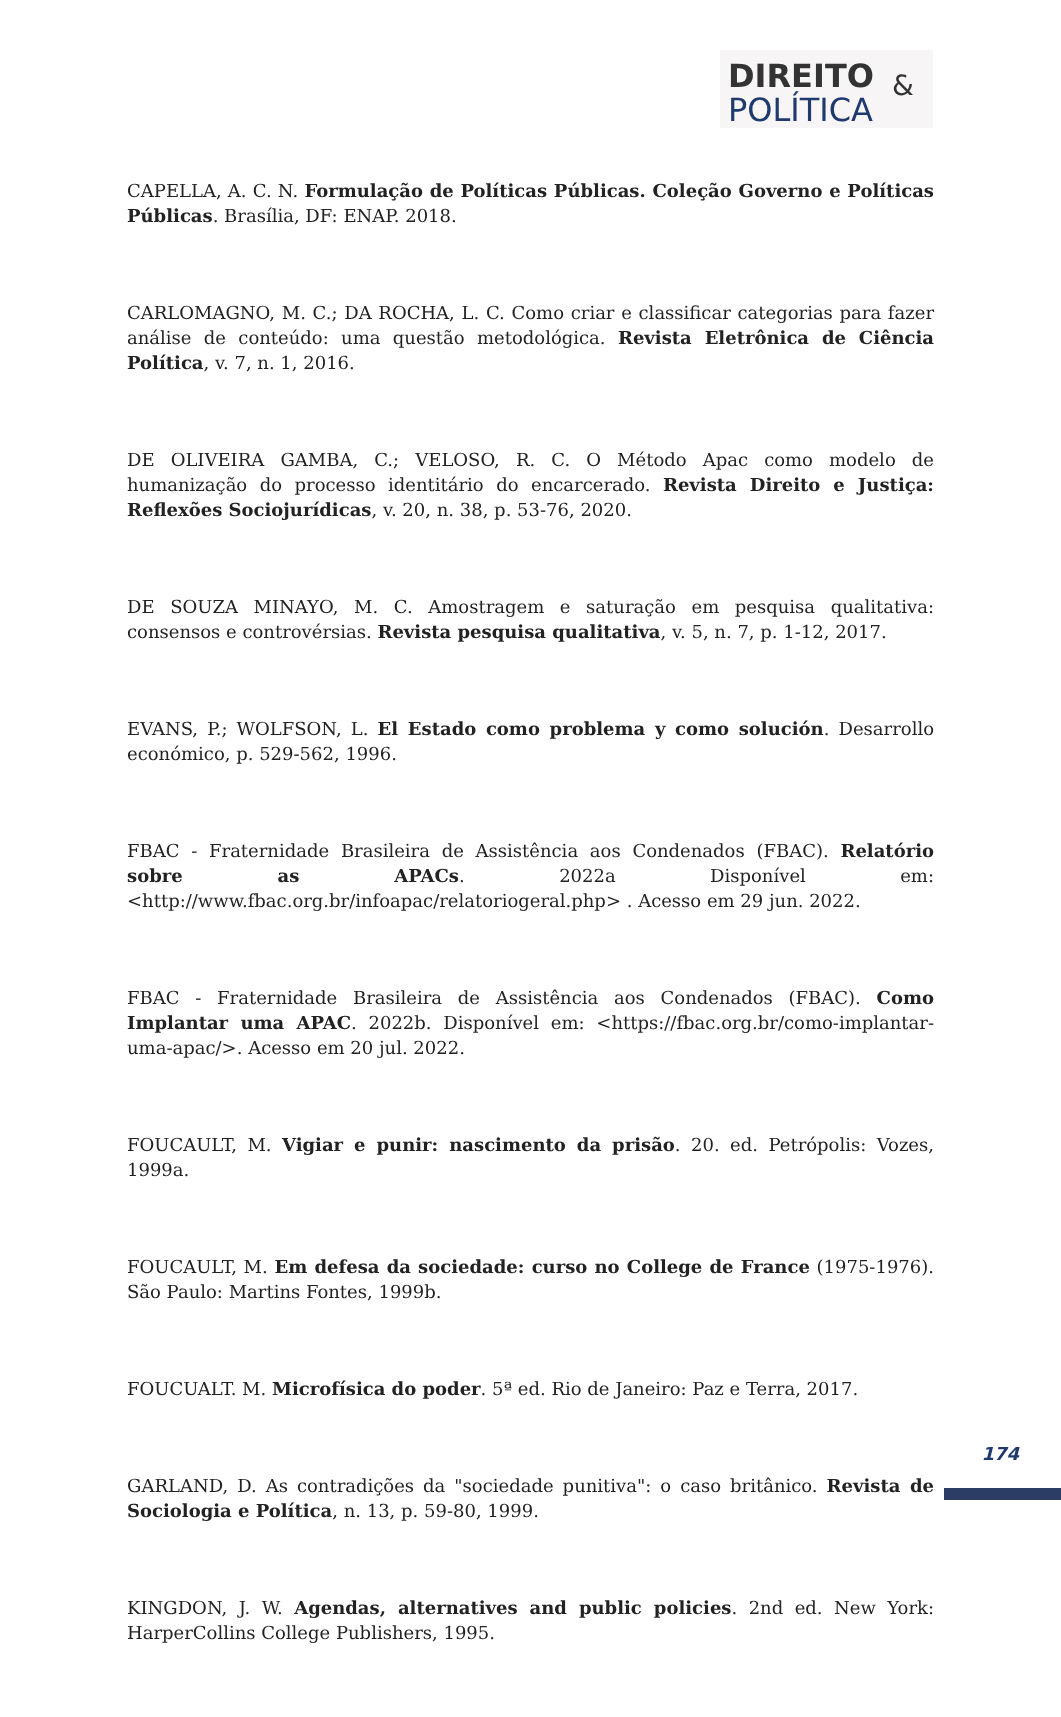DIREITO &
POLÍTICA
CAPELLA, A. C. N. Formulação de Políticas Públicas. Coleção Governo e Políticas Públicas. Brasília, DF: ENAP. 2018.
CARLOMAGNO, M. C.; DA ROCHA, L. C. Como criar e classificar categorias para fazer análise de conteúdo: uma questão metodológica. Revista Eletrônica de Ciência Política, v. 7, n. 1, 2016.
DE OLIVEIRA GAMBA, C.; VELOSO, R. C. O Método Apac como modelo de humanização do processo identitário do encarcerado. Revista Direito e Justiça: Reflexões Sociojurídicas, v. 20, n. 38, p. 53-76, 2020.
DE SOUZA MINAYO, M. C. Amostragem e saturação em pesquisa qualitativa: consensos e controvérsias. Revista pesquisa qualitativa, v. 5, n. 7, p. 1-12, 2017.
EVANS, P.; WOLFSON, L. El Estado como problema y como solución. Desarrollo económico, p. 529-562, 1996.
FBAC - Fraternidade Brasileira de Assistência aos Condenados (FBAC). Relatório sobre as APACs. 2022a Disponível em: <http://www.fbac.org.br/infoapac/relatoriogeral.php> . Acesso em 29 jun. 2022.
FBAC - Fraternidade Brasileira de Assistência aos Condenados (FBAC). Como Implantar uma APAC. 2022b. Disponível em: <https://fbac.org.br/como-implantar-uma-apac/>. Acesso em 20 jul. 2022.
FOUCAULT, M. Vigiar e punir: nascimento da prisão. 20. ed. Petrópolis: Vozes, 1999a.
FOUCAULT, M. Em defesa da sociedade: curso no College de France (1975-1976). São Paulo: Martins Fontes, 1999b.
FOUCUALT. M. Microfísica do poder. 5ª ed. Rio de Janeiro: Paz e Terra, 2017.
GARLAND, D. As contradições da "sociedade punitiva": o caso britânico. Revista de Sociologia e Política, n. 13, p. 59-80, 1999.
KINGDON, J. W. Agendas, alternatives and public policies. 2nd ed. New York: HarperCollins College Publishers, 1995.
174